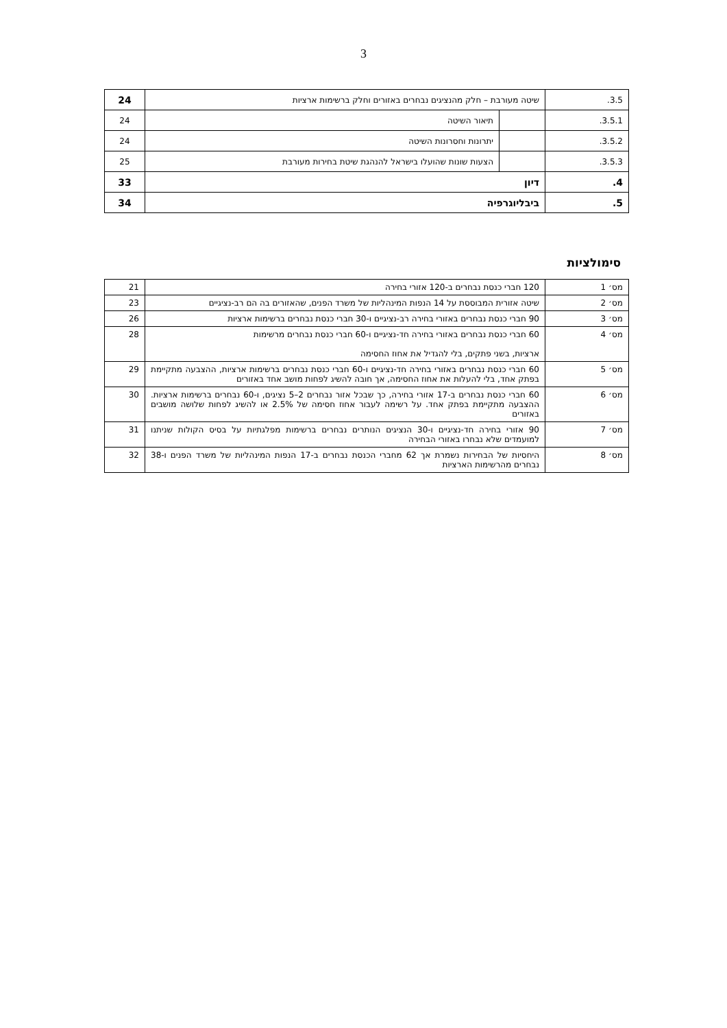3
| 3.5. | שיטה מעורבת – חלק מהנציגים נבחרים באזורים וחלק ברשימות ארציות | | 24 |
| 3.5.1. | | תיאור השיטה | 24 |
| 3.5.2. | | יתרונות וחסרונות השיטה | 24 |
| 3.5.3. | | הצעות שונות שהועלו בישראל להנהגת שיטת בחירות מעורבת | 25 |
| 4. | דיון | | 33 |
| 5. | ביבליוגרפיה | | 34 |
סימולציות
| מס׳ 1 | 120 חברי כנסת נבחרים ב-120 אזורי בחירה | 21 |
| מס׳ 2 | שיטה אזורית המבוססת על 14 הנפות המינהליות של משרד הפנים, שהאזורים בה הם רב-נציגיים | 23 |
| מס׳ 3 | 90 חברי כנסת נבחרים באזורי בחירה רב-נציגיים ו-30 חברי כנסת נבחרים ברשימות ארציות | 26 |
| מס׳ 4 | 60 חברי כנסת נבחרים באזורי בחירה חד-נציגיים ו-60 חברי כנסת נבחרים מרשימות ארציות, בשני פתקים, בלי להגדיל את אחוז החסימה | 28 |
| מס׳ 5 | 60 חברי כנסת נבחרים באזורי בחירה חד-נציגיים ו-60 חברי כנסת נבחרים ברשימות ארציות, ההצבעה מתקיימת בפתק אחד, בלי להעלות את אחוז החסימה, אך חובה להשיג לפחות מושב אחד באזורים | 29 |
| מס׳ 6 | 60 חברי כנסת נבחרים ב-17 אזורי בחירה, כך שבכל אזור נבחרים 2–5 נציגים, ו-60 נבחרים ברשימות ארציות. ההצבעה מתקיימת בפתק אחד. על רשימה לעבור אחוז חסימה של 2.5% או להשיג לפחות שלושה מושבים באזורים | 30 |
| מס׳ 7 | 90 אזורי בחירה חד-נציגיים ו-30 הנציגים הנותרים נבחרים ברשימות מפלגתיות על בסיס הקולות שניתנו למועמדים שלא נבחרו באזורי הבחירה | 31 |
| מס׳ 8 | היחסיות של הבחירות נשמרת אך 62 מחברי הכנסת נבחרים ב-17 הנפות המינהליות של משרד הפנים ו-38 נבחרים מהרשימות הארציות | 32 |